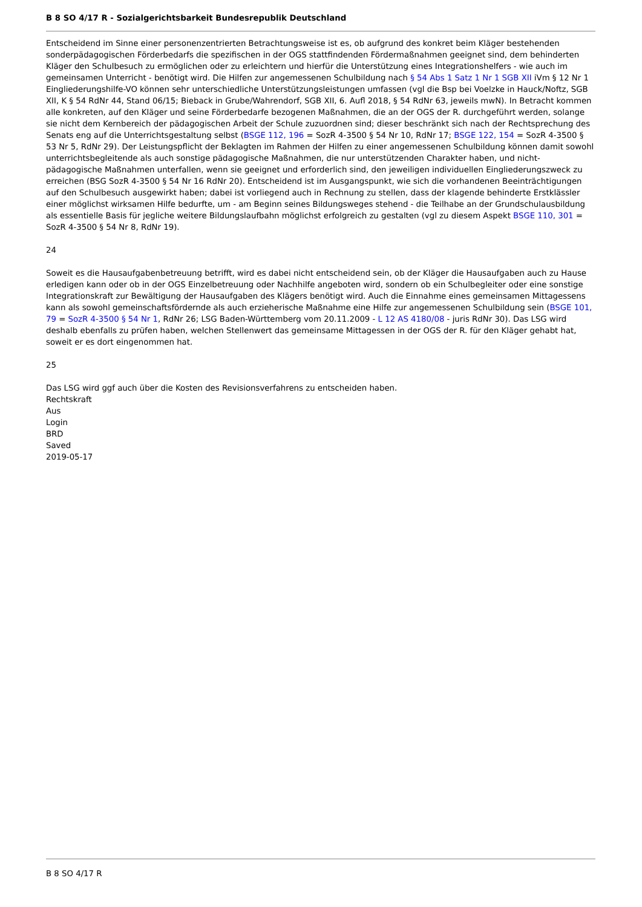B 8 SO 4/17 R - Sozialgerichtsbarkeit Bundesrepublik Deutschland
Entscheidend im Sinne einer personenzentrierten Betrachtungsweise ist es, ob aufgrund des konkret beim Kläger bestehenden sonderpädagogischen Förderbedarfs die spezifischen in der OGS stattfindenden Fördermaßnahmen geeignet sind, dem behinderten Kläger den Schulbesuch zu ermöglichen oder zu erleichtern und hierfür die Unterstützung eines Integrationshelfers - wie auch im gemeinsamen Unterricht - benötigt wird. Die Hilfen zur angemessenen Schulbildung nach § 54 Abs 1 Satz 1 Nr 1 SGB XII iVm § 12 Nr 1 Eingliederungshilfe-VO können sehr unterschiedliche Unterstützungsleistungen umfassen (vgl die Bsp bei Voelzke in Hauck/Noftz, SGB XII, K § 54 RdNr 44, Stand 06/15; Bieback in Grube/Wahrendorf, SGB XII, 6. Aufl 2018, § 54 RdNr 63, jeweils mwN). In Betracht kommen alle konkreten, auf den Kläger und seine Förderbedarfe bezogenen Maßnahmen, die an der OGS der R. durchgeführt werden, solange sie nicht dem Kernbereich der pädagogischen Arbeit der Schule zuzuordnen sind; dieser beschränkt sich nach der Rechtsprechung des Senats eng auf die Unterrichtsgestaltung selbst (BSGE 112, 196 = SozR 4-3500 § 54 Nr 10, RdNr 17; BSGE 122, 154 = SozR 4-3500 § 53 Nr 5, RdNr 29). Der Leistungspflicht der Beklagten im Rahmen der Hilfen zu einer angemessenen Schulbildung können damit sowohl unterrichtsbegleitende als auch sonstige pädagogische Maßnahmen, die nur unterstützenden Charakter haben, und nicht-pädagogische Maßnahmen unterfallen, wenn sie geeignet und erforderlich sind, den jeweiligen individuellen Eingliederungszweck zu erreichen (BSG SozR 4-3500 § 54 Nr 16 RdNr 20). Entscheidend ist im Ausgangspunkt, wie sich die vorhandenen Beeinträchtigungen auf den Schulbesuch ausgewirkt haben; dabei ist vorliegend auch in Rechnung zu stellen, dass der klagende behinderte Erstklässler einer möglichst wirksamen Hilfe bedurfte, um - am Beginn seines Bildungsweges stehend - die Teilhabe an der Grundschulausbildung als essentielle Basis für jegliche weitere Bildungslaufbahn möglichst erfolgreich zu gestalten (vgl zu diesem Aspekt BSGE 110, 301 = SozR 4-3500 § 54 Nr 8, RdNr 19).
24
Soweit es die Hausaufgabenbetreuung betrifft, wird es dabei nicht entscheidend sein, ob der Kläger die Hausaufgaben auch zu Hause erledigen kann oder ob in der OGS Einzelbetreuung oder Nachhilfe angeboten wird, sondern ob ein Schulbegleiter oder eine sonstige Integrationskraft zur Bewältigung der Hausaufgaben des Klägers benötigt wird. Auch die Einnahme eines gemeinsamen Mittagessens kann als sowohl gemeinschaftsfördernde als auch erzieherische Maßnahme eine Hilfe zur angemessenen Schulbildung sein (BSGE 101, 79 = SozR 4-3500 § 54 Nr 1, RdNr 26; LSG Baden-Württemberg vom 20.11.2009 - L 12 AS 4180/08 - juris RdNr 30). Das LSG wird deshalb ebenfalls zu prüfen haben, welchen Stellenwert das gemeinsame Mittagessen in der OGS der R. für den Kläger gehabt hat, soweit er es dort eingenommen hat.
25
Das LSG wird ggf auch über die Kosten des Revisionsverfahrens zu entscheiden haben.
Rechtskraft
Aus
Login
BRD
Saved
2019-05-17
B 8 SO 4/17 R